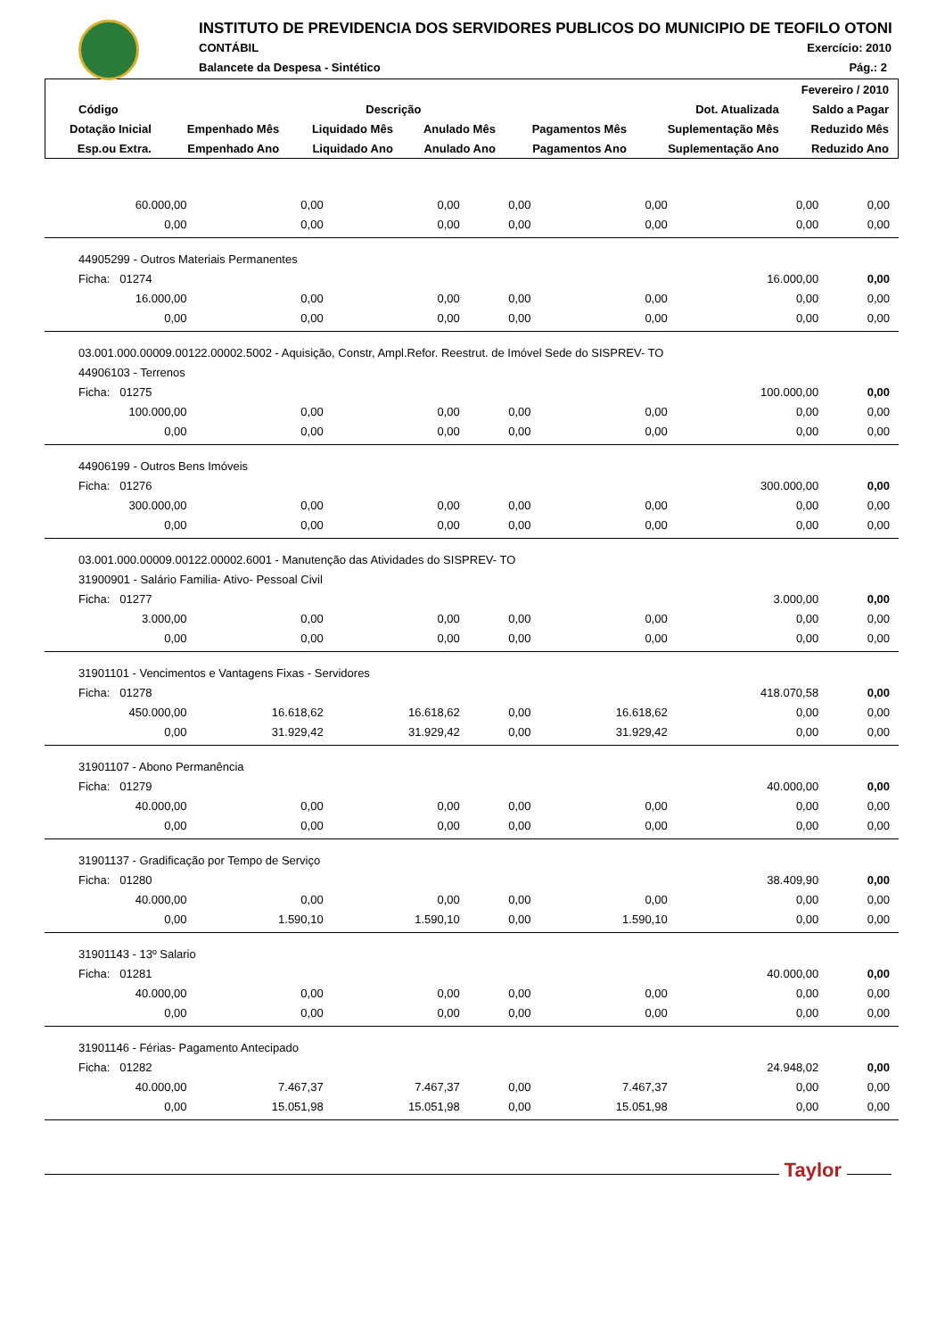INSTITUTO DE PREVIDENCIA DOS SERVIDORES PUBLICOS DO MUNICIPIO DE TEOFILO OTONI
CONTÁBIL Exercício: 2010
Balancete da Despesa - Sintético
Pág.: 2
| Fevereiro / 2010 | | | | | | |
| --- | --- | --- | --- | --- | --- | --- |
| Código | Descrição | | | | Dot. Atualizada | Saldo a Pagar |
| Dotação Inicial | Empenhado Mês | Liquidado Mês | Anulado Mês | Pagamentos Mês | Suplementação Mês | Reduzido Mês |
| Esp.ou Extra. | Empenhado Ano | Liquidado Ano | Anulado Ano | Pagamentos Ano | Suplementação Ano | Reduzido Ano |
| 60.000,00 | 0,00 | 0,00 | 0,00 | 0,00 | 0,00 | 0,00 |
| 0,00 | 0,00 | 0,00 | 0,00 | 0,00 | 0,00 | 0,00 |
| 44905299 - Outros Materiais Permanentes | | | | | | |
| Ficha: 01274 | | | | | 16.000,00 | 0,00 |
| 16.000,00 | 0,00 | 0,00 | 0,00 | 0,00 | 0,00 | 0,00 |
| 0,00 | 0,00 | 0,00 | 0,00 | 0,00 | 0,00 | 0,00 |
| 03.001.000.00009.00122.00002.5002 - Aquisição, Constr, Ampl.Refor. Reestrut. de Imóvel Sede do SISPREV- TO | | | | | | |
| 44906103 - Terrenos | | | | | | |
| Ficha: 01275 | | | | | 100.000,00 | 0,00 |
| 100.000,00 | 0,00 | 0,00 | 0,00 | 0,00 | 0,00 | 0,00 |
| 0,00 | 0,00 | 0,00 | 0,00 | 0,00 | 0,00 | 0,00 |
| 44906199 - Outros Bens Imóveis | | | | | | |
| Ficha: 01276 | | | | | 300.000,00 | 0,00 |
| 300.000,00 | 0,00 | 0,00 | 0,00 | 0,00 | 0,00 | 0,00 |
| 0,00 | 0,00 | 0,00 | 0,00 | 0,00 | 0,00 | 0,00 |
| 03.001.000.00009.00122.00002.6001 - Manutenção das Atividades do SISPREV- TO | | | | | | |
| 31900901 - Salário Familia- Ativo- Pessoal Civil | | | | | | |
| Ficha: 01277 | | | | | 3.000,00 | 0,00 |
| 3.000,00 | 0,00 | 0,00 | 0,00 | 0,00 | 0,00 | 0,00 |
| 0,00 | 0,00 | 0,00 | 0,00 | 0,00 | 0,00 | 0,00 |
| 31901101 - Vencimentos e Vantagens Fixas - Servidores | | | | | | |
| Ficha: 01278 | | | | | 418.070,58 | 0,00 |
| 450.000,00 | 16.618,62 | 16.618,62 | 0,00 | 16.618,62 | 0,00 | 0,00 |
| 0,00 | 31.929,42 | 31.929,42 | 0,00 | 31.929,42 | 0,00 | 0,00 |
| 31901107 - Abono Permanência | | | | | | |
| Ficha: 01279 | | | | | 40.000,00 | 0,00 |
| 40.000,00 | 0,00 | 0,00 | 0,00 | 0,00 | 0,00 | 0,00 |
| 0,00 | 0,00 | 0,00 | 0,00 | 0,00 | 0,00 | 0,00 |
| 31901137 - Gradificação por Tempo de Serviço | | | | | | |
| Ficha: 01280 | | | | | 38.409,90 | 0,00 |
| 40.000,00 | 0,00 | 0,00 | 0,00 | 0,00 | 0,00 | 0,00 |
| 0,00 | 1.590,10 | 1.590,10 | 0,00 | 1.590,10 | 0,00 | 0,00 |
| 31901143 - 13º Salario | | | | | | |
| Ficha: 01281 | | | | | 40.000,00 | 0,00 |
| 40.000,00 | 0,00 | 0,00 | 0,00 | 0,00 | 0,00 | 0,00 |
| 0,00 | 0,00 | 0,00 | 0,00 | 0,00 | 0,00 | 0,00 |
| 31901146 - Férias- Pagamento Antecipado | | | | | | |
| Ficha: 01282 | | | | | 24.948,02 | 0,00 |
| 40.000,00 | 7.467,37 | 7.467,37 | 0,00 | 7.467,37 | 0,00 | 0,00 |
| 0,00 | 15.051,98 | 15.051,98 | 0,00 | 15.051,98 | 0,00 | 0,00 |
Taylor